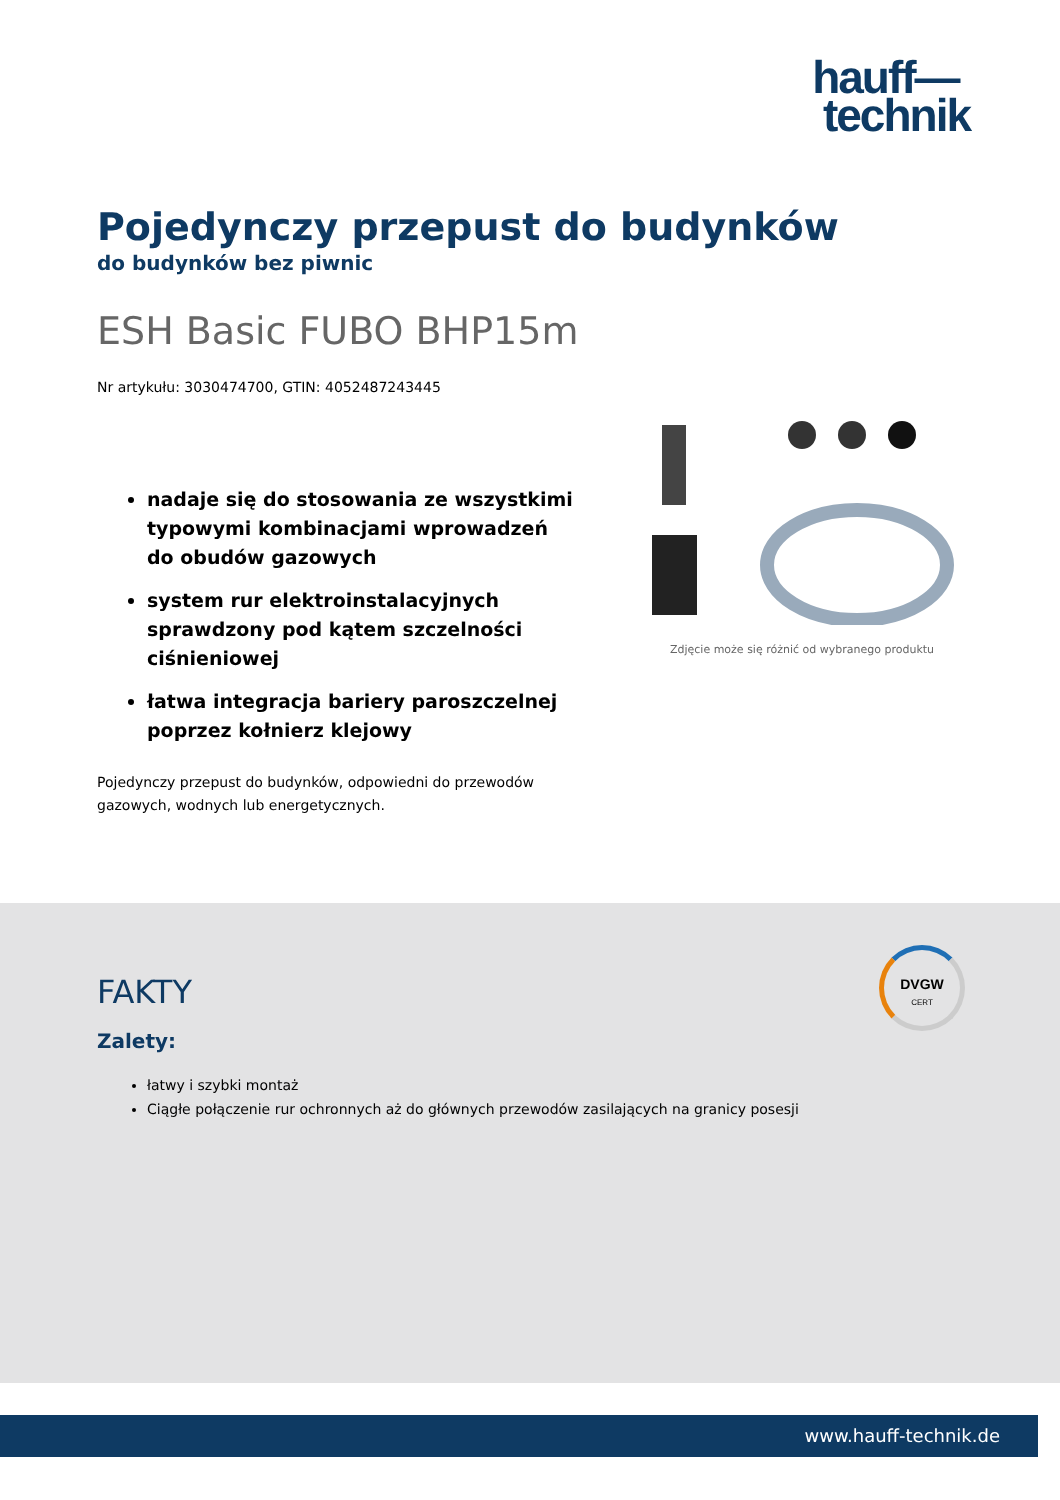hauff—
technik
Pojedynczy przepust do budynków
do budynków bez piwnic
ESH Basic FUBO BHP15m
Nr artykułu: 3030474700, GTIN: 4052487243445
nadaje się do stosowania ze wszystkimi typowymi kombinacjami wprowadzeń do obudów gazowych
system rur elektroinstalacyjnych sprawdzony pod kątem szczelności ciśnieniowej
łatwa integracja bariery paroszczelnej poprzez kołnierz klejowy
Pojedynczy przepust do budynków, odpowiedni do przewodów gazowych, wodnych lub energetycznych.
Zdjęcie może się różnić od wybranego produktu
FAKTY
Zalety:
łatwy i szybki montaż
Ciągłe połączenie rur ochronnych aż do głównych przewodów zasilających na granicy posesji
DVGW
CERT
www.hauff-technik.de